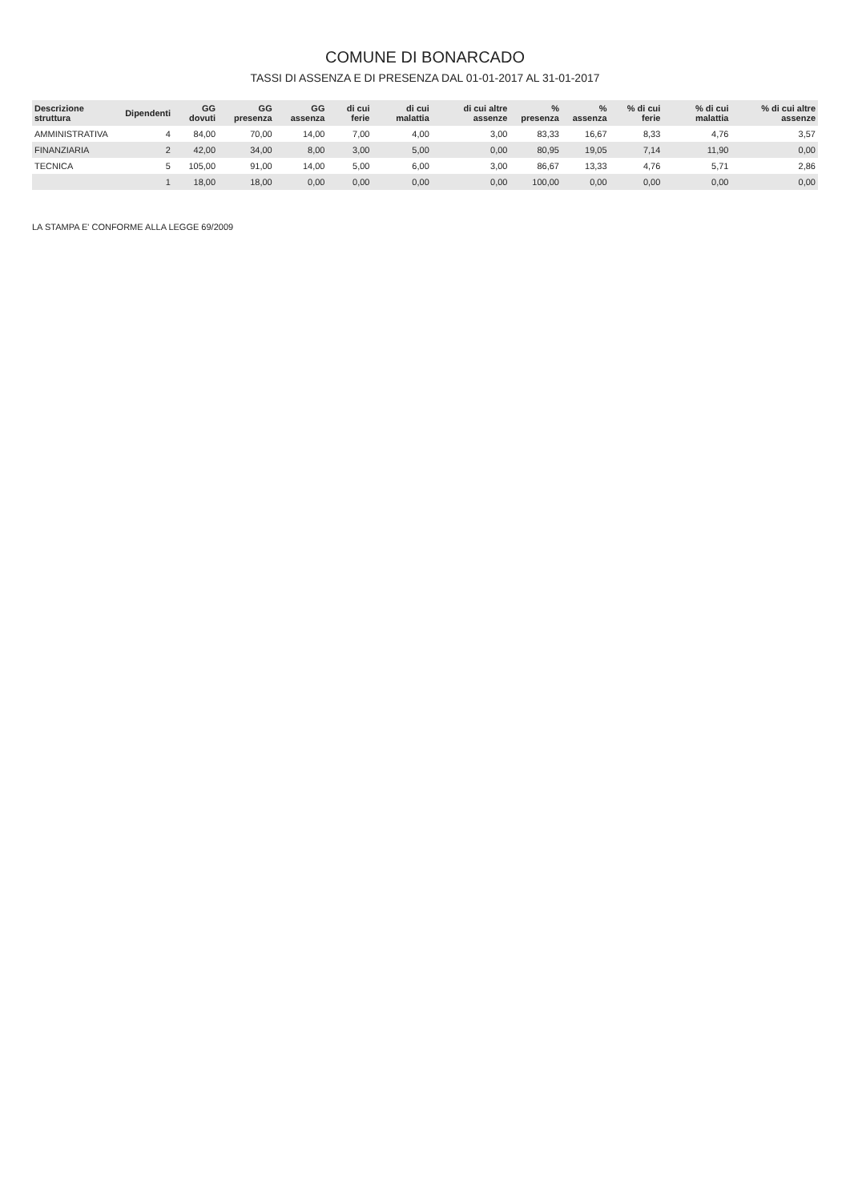COMUNE DI BONARCADO
TASSI DI ASSENZA E DI PRESENZA DAL 01-01-2017 AL 31-01-2017
| Descrizione struttura | Dipendenti | GG dovuti | GG presenza | GG assenza | di cui ferie | di cui malattia | di cui altre assenze | % presenza | % assenza | % di cui ferie | % di cui malattia | % di cui altre assenze |
| --- | --- | --- | --- | --- | --- | --- | --- | --- | --- | --- | --- | --- |
| AMMINISTRATIVA | 4 | 84,00 | 70,00 | 14,00 | 7,00 | 4,00 | 3,00 | 83,33 | 16,67 | 8,33 | 4,76 | 3,57 |
| FINANZIARIA | 2 | 42,00 | 34,00 | 8,00 | 3,00 | 5,00 | 0,00 | 80,95 | 19,05 | 7,14 | 11,90 | 0,00 |
| TECNICA | 5 | 105,00 | 91,00 | 14,00 | 5,00 | 6,00 | 3,00 | 86,67 | 13,33 | 4,76 | 5,71 | 2,86 |
| | 1 | 18,00 | 18,00 | 0,00 | 0,00 | 0,00 | 0,00 | 100,00 | 0,00 | 0,00 | 0,00 | 0,00 |
LA STAMPA E' CONFORME ALLA LEGGE 69/2009